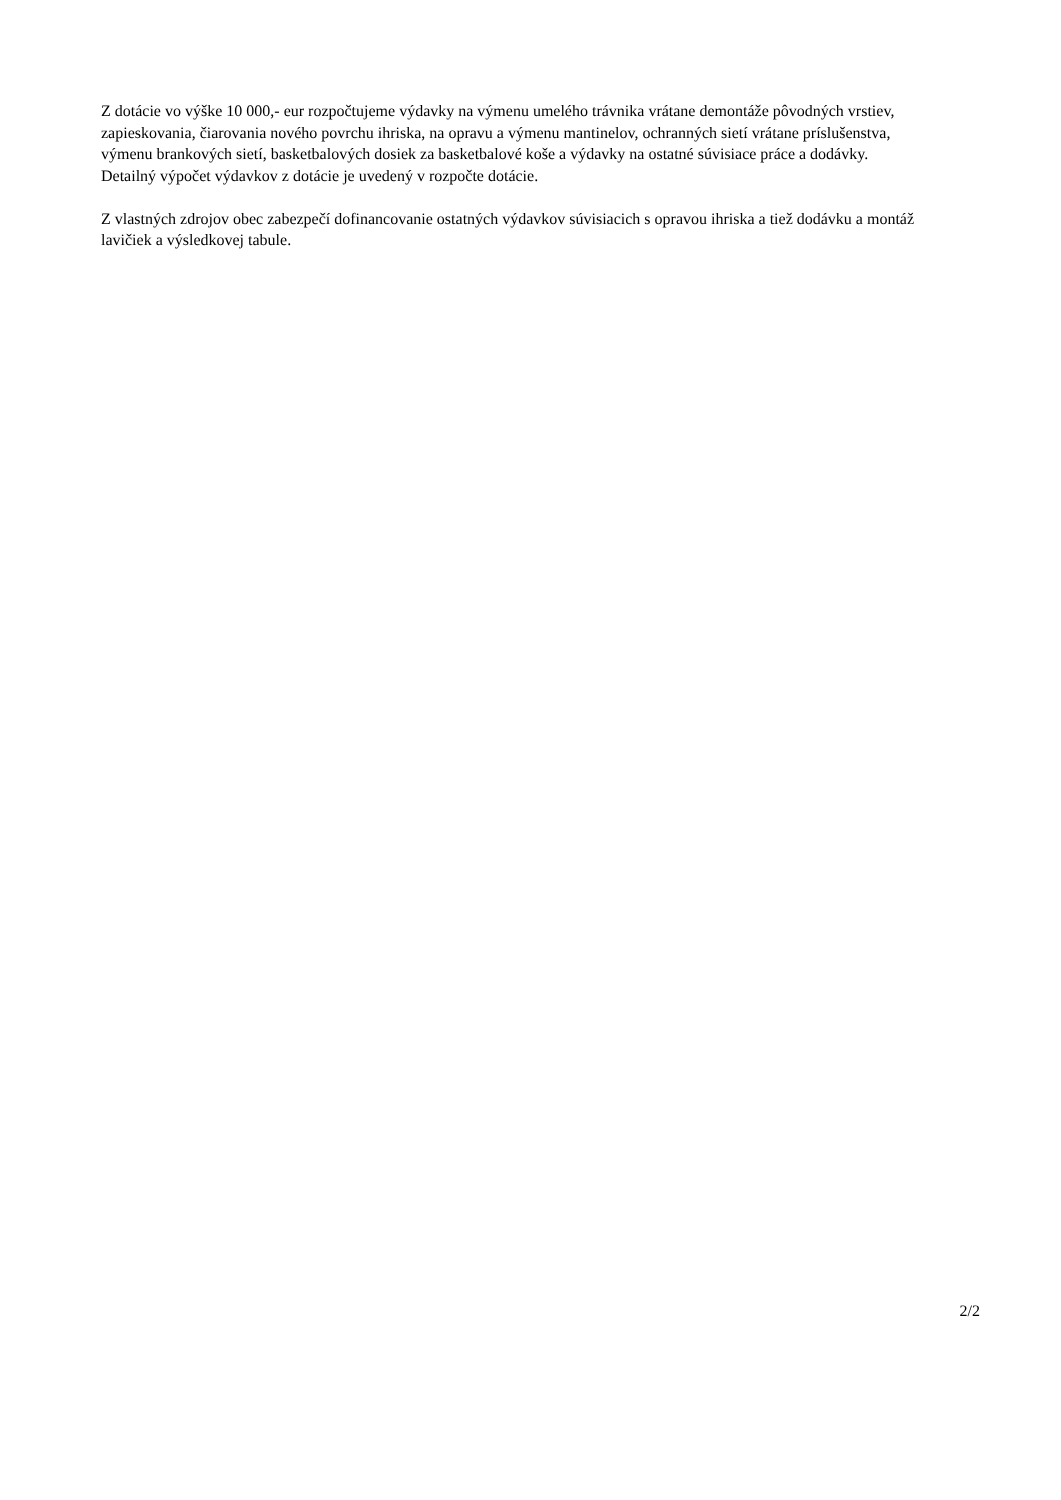Z dotácie vo výške 10 000,- eur rozpočtujeme výdavky na výmenu umelého trávnika vrátane demontáže pôvodných vrstiev, zapieskovania, čiarovania nového povrchu ihriska, na opravu a výmenu mantinelov, ochranných sietí vrátane príslušenstva, výmenu brankových sietí, basketbalových dosiek za basketbalové koše a výdavky na ostatné súvisiace práce a dodávky. Detailný výpočet výdavkov z dotácie je uvedený v rozpočte dotácie.
Z vlastných zdrojov obec zabezpečí dofinancovanie ostatných výdavkov súvisiacich s opravou ihriska a tiež dodávku a montáž lavičiek a výsledkovej tabule.
2/2